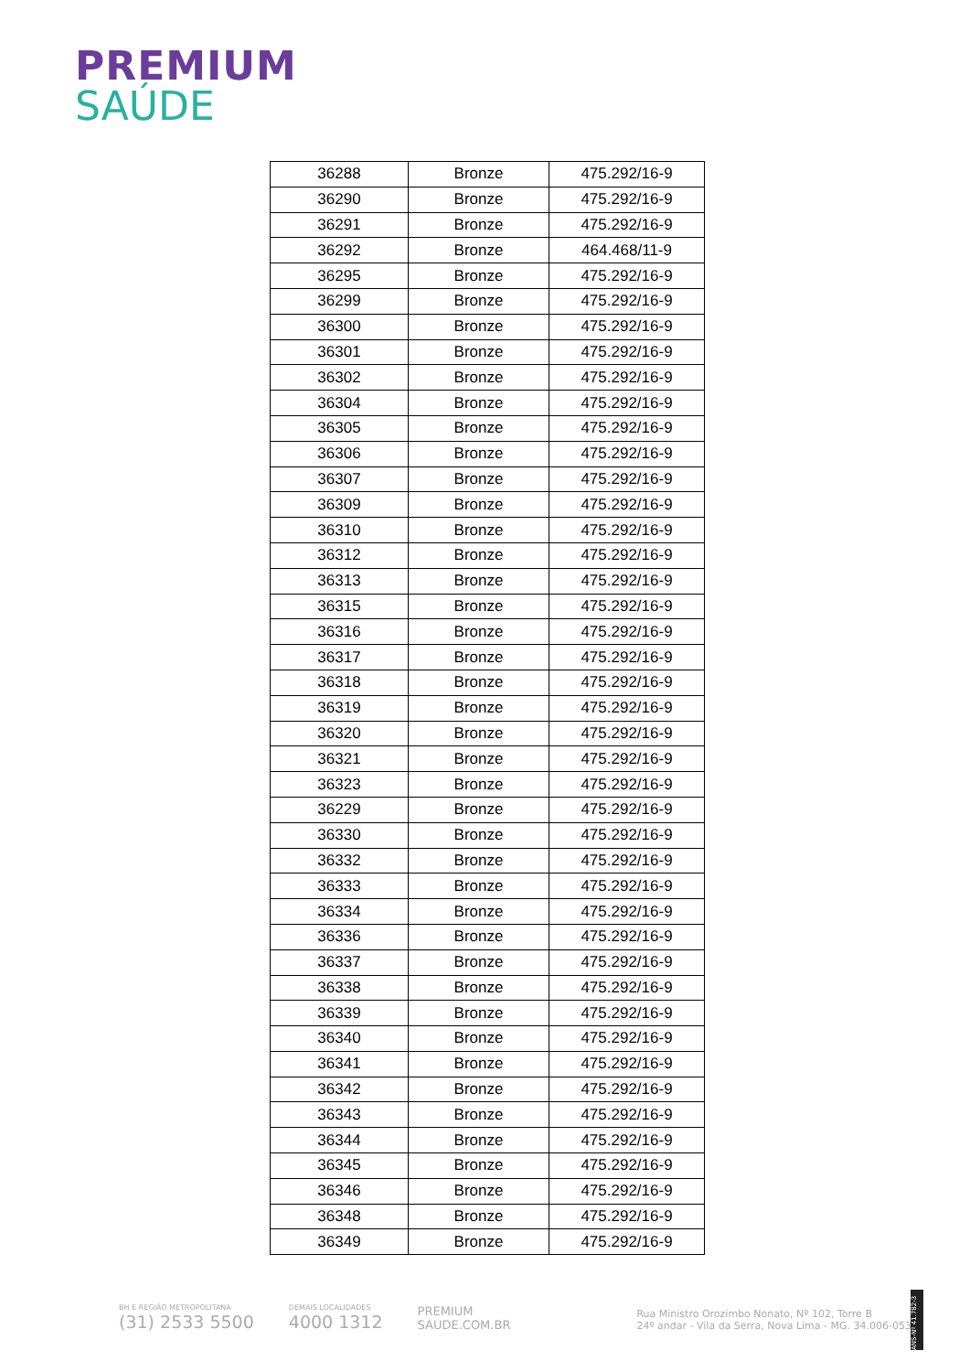PREMIUM
SAÚDE
| 36288 | Bronze | 475.292/16-9 |
| 36290 | Bronze | 475.292/16-9 |
| 36291 | Bronze | 475.292/16-9 |
| 36292 | Bronze | 464.468/11-9 |
| 36295 | Bronze | 475.292/16-9 |
| 36299 | Bronze | 475.292/16-9 |
| 36300 | Bronze | 475.292/16-9 |
| 36301 | Bronze | 475.292/16-9 |
| 36302 | Bronze | 475.292/16-9 |
| 36304 | Bronze | 475.292/16-9 |
| 36305 | Bronze | 475.292/16-9 |
| 36306 | Bronze | 475.292/16-9 |
| 36307 | Bronze | 475.292/16-9 |
| 36309 | Bronze | 475.292/16-9 |
| 36310 | Bronze | 475.292/16-9 |
| 36312 | Bronze | 475.292/16-9 |
| 36313 | Bronze | 475.292/16-9 |
| 36315 | Bronze | 475.292/16-9 |
| 36316 | Bronze | 475.292/16-9 |
| 36317 | Bronze | 475.292/16-9 |
| 36318 | Bronze | 475.292/16-9 |
| 36319 | Bronze | 475.292/16-9 |
| 36320 | Bronze | 475.292/16-9 |
| 36321 | Bronze | 475.292/16-9 |
| 36323 | Bronze | 475.292/16-9 |
| 36229 | Bronze | 475.292/16-9 |
| 36330 | Bronze | 475.292/16-9 |
| 36332 | Bronze | 475.292/16-9 |
| 36333 | Bronze | 475.292/16-9 |
| 36334 | Bronze | 475.292/16-9 |
| 36336 | Bronze | 475.292/16-9 |
| 36337 | Bronze | 475.292/16-9 |
| 36338 | Bronze | 475.292/16-9 |
| 36339 | Bronze | 475.292/16-9 |
| 36340 | Bronze | 475.292/16-9 |
| 36341 | Bronze | 475.292/16-9 |
| 36342 | Bronze | 475.292/16-9 |
| 36343 | Bronze | 475.292/16-9 |
| 36344 | Bronze | 475.292/16-9 |
| 36345 | Bronze | 475.292/16-9 |
| 36346 | Bronze | 475.292/16-9 |
| 36348 | Bronze | 475.292/16-9 |
| 36349 | Bronze | 475.292/16-9 |
BH E REGIÃO METROPOLITANA
(31) 2533 5500
DEMAIS LOCALIDADES
4000 1312
PREMIUM
SAUDE.COM.BR
Rua Ministro Orozimbo Nonato, Nº 102, Torre B
24º andar - Vila da Serra, Nova Lima - MG. 34.006-053
ANS-Nº 41.782-3